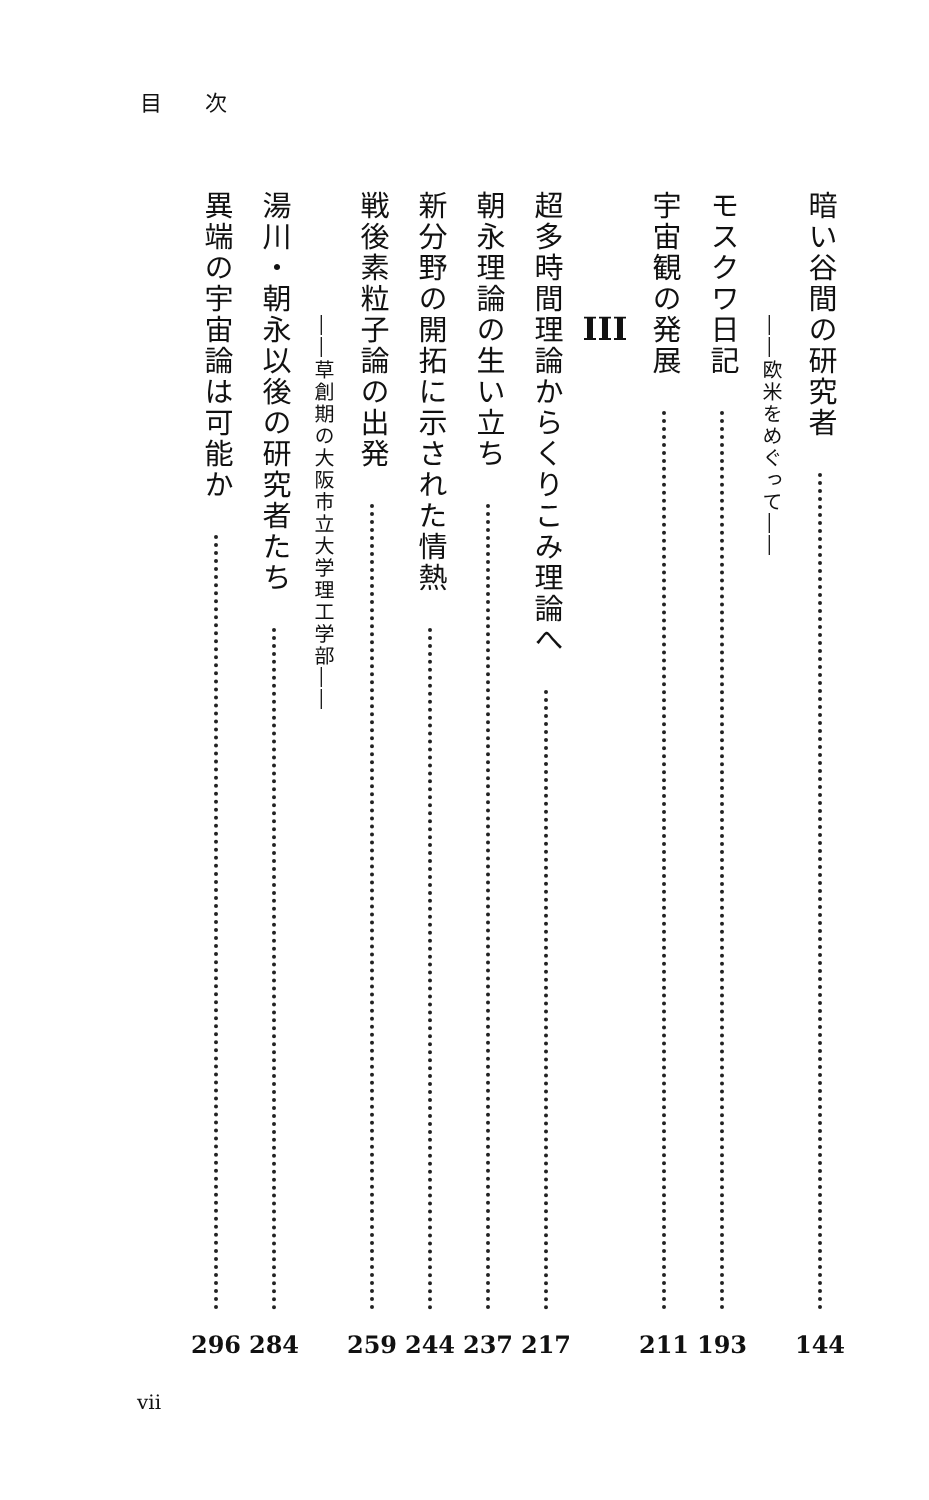目 次
暗い谷間の研究者
144
――欧米をめぐって――
モスクワ日記
193
宇宙観の発展
211
III
超多時間理論からくりこみ理論へ
217
朝永理論の生い立ち
237
新分野の開拓に示された情熱
244
戦後素粒子論の出発
259
――草創期の大阪市立大学理工学部――
湯川・朝永以後の研究者たち
284
異端の宇宙論は可能か
296
vii